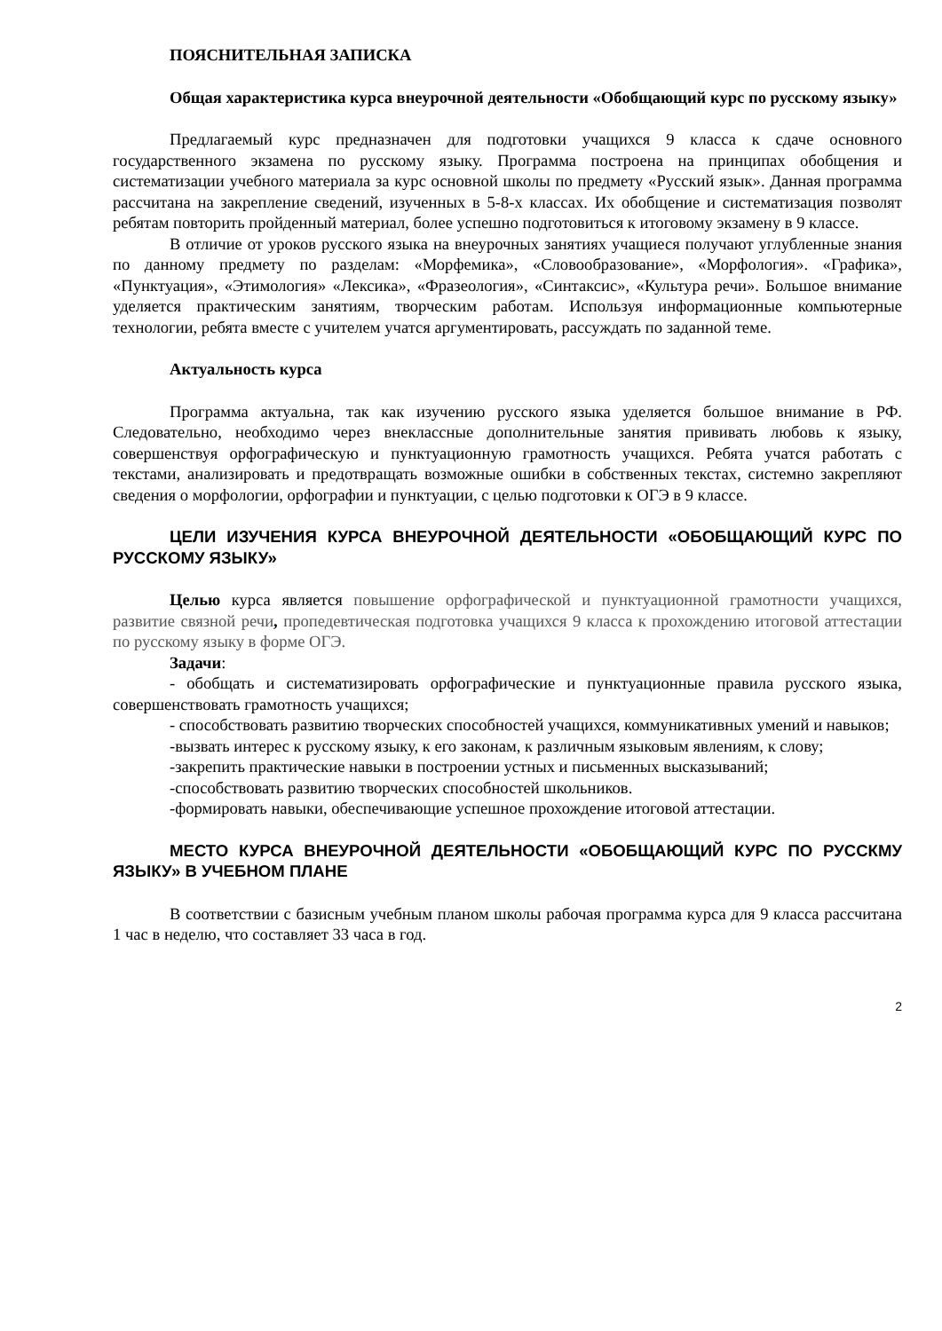ПОЯСНИТЕЛЬНАЯ ЗАПИСКА
Общая характеристика курса внеурочной деятельности «Обобщающий курс по русскому языку»
Предлагаемый курс предназначен для подготовки учащихся 9 класса к сдаче основного государственного экзамена по русскому языку. Программа построена на принципах обобщения и систематизации учебного материала за курс основной школы по предмету «Русский язык». Данная программа рассчитана на закрепление сведений, изученных в 5-8-х классах. Их обобщение и систематизация позволят ребятам повторить пройденный материал, более успешно подготовиться к итоговому экзамену в 9 классе.
В отличие от уроков русского языка на внеурочных занятиях учащиеся получают углубленные знания по данному предмету по разделам: «Морфемика», «Словообразование», «Морфология». «Графика», «Пунктуация», «Этимология» «Лексика», «Фразеология», «Синтаксис», «Культура речи». Большое внимание уделяется практическим занятиям, творческим работам. Используя информационные компьютерные технологии, ребята вместе с учителем учатся аргументировать, рассуждать по заданной теме.
Актуальность курса
Программа актуальна, так как изучению русского языка уделяется большое внимание в РФ. Следовательно, необходимо через внеклассные дополнительные занятия прививать любовь к языку, совершенствуя орфографическую и пунктуационную грамотность учащихся. Ребята учатся работать с текстами, анализировать и предотвращать возможные ошибки в собственных текстах, системно закрепляют сведения о морфологии, орфографии и пунктуации, с целью подготовки к ОГЭ в 9 классе.
ЦЕЛИ ИЗУЧЕНИЯ КУРСА ВНЕУРОЧНОЙ ДЕЯТЕЛЬНОСТИ «ОБОБЩАЮЩИЙ КУРС ПО РУССКОМУ ЯЗЫКУ»
Целью курса является повышение орфографической и пунктуационной грамотности учащихся, развитие связной речи, пропедевтическая подготовка учащихся 9 класса к прохождению итоговой аттестации по русскому языку в форме ОГЭ.
Задачи:
- обобщать и систематизировать орфографические и пунктуационные правила русского языка, совершенствовать грамотность учащихся;
- способствовать развитию творческих способностей учащихся, коммуникативных умений и навыков;
-вызвать интерес к русскому языку, к его законам, к различным языковым явлениям, к слову;
-закрепить практические навыки в построении устных и письменных высказываний;
-способствовать развитию творческих способностей школьников.
-формировать навыки, обеспечивающие успешное прохождение итоговой аттестации.
МЕСТО КУРСА ВНЕУРОЧНОЙ ДЕЯТЕЛЬНОСТИ «ОБОБЩАЮЩИЙ КУРС ПО РУССКМУ ЯЗЫКУ» В УЧЕБНОМ ПЛАНЕ
В соответствии с базисным учебным планом школы рабочая программа курса для 9 класса рассчитана 1 час в неделю, что составляет 33 часа в год.
2